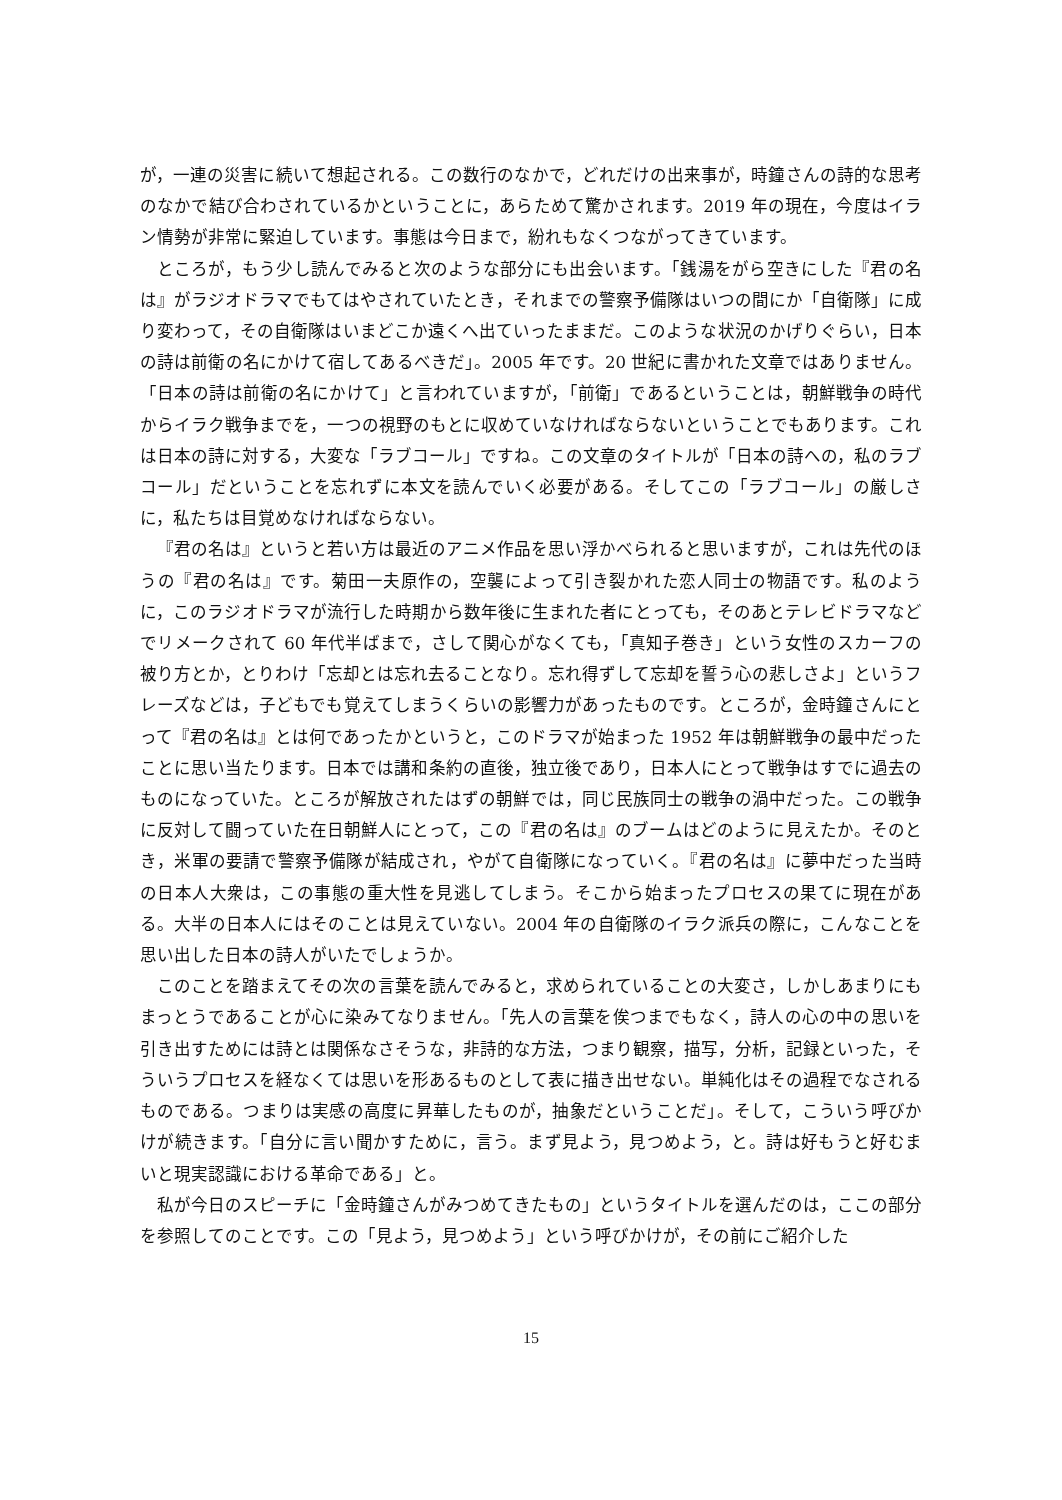が，一連の災害に続いて想起される。この数行のなかで，どれだけの出来事が，時鐘さんの詩的な思考のなかで結び合わされているかということに，あらためて驚かされます。2019 年の現在，今度はイラン情勢が非常に緊迫しています。事態は今日まで，紛れもなくつながってきています。
ところが，もう少し読んでみると次のような部分にも出会います。「銭湯をがら空きにした『君の名は』がラジオドラマでもてはやされていたとき，それまでの警察予備隊はいつの間にか「自衛隊」に成り変わって，その自衛隊はいまどこか遠くへ出ていったままだ。このような状況のかげりぐらい，日本の詩は前衛の名にかけて宿してあるべきだ」。2005 年です。20 世紀に書かれた文章ではありません。「日本の詩は前衛の名にかけて」と言われていますが，「前衛」であるということは，朝鮮戦争の時代からイラク戦争までを，一つの視野のもとに収めていなければならないということでもあります。これは日本の詩に対する，大変な「ラブコール」ですね。この文章のタイトルが「日本の詩への，私のラブコール」だということを忘れずに本文を読んでいく必要がある。そしてこの「ラブコール」の厳しさに，私たちは目覚めなければならない。
『君の名は』というと若い方は最近のアニメ作品を思い浮かべられると思いますが，これは先代のほうの『君の名は』です。菊田一夫原作の，空襲によって引き裂かれた恋人同士の物語です。私のように，このラジオドラマが流行した時期から数年後に生まれた者にとっても，そのあとテレビドラマなどでリメークされて 60 年代半ばまで，さして関心がなくても，「真知子巻き」という女性のスカーフの被り方とか，とりわけ「忘却とは忘れ去ることなり。忘れ得ずして忘却を誓う心の悲しさよ」というフレーズなどは，子どもでも覚えてしまうくらいの影響力があったものです。ところが，金時鐘さんにとって『君の名は』とは何であったかというと，このドラマが始まった 1952 年は朝鮮戦争の最中だったことに思い当たります。日本では講和条約の直後，独立後であり，日本人にとって戦争はすでに過去のものになっていた。ところが解放されたはずの朝鮮では，同じ民族同士の戦争の渦中だった。この戦争に反対して闘っていた在日朝鮮人にとって，この『君の名は』のブームはどのように見えたか。そのとき，米軍の要請で警察予備隊が結成され，やがて自衛隊になっていく。『君の名は』に夢中だった当時の日本人大衆は，この事態の重大性を見逃してしまう。そこから始まったプロセスの果てに現在がある。大半の日本人にはそのことは見えていない。2004 年の自衛隊のイラク派兵の際に，こんなことを思い出した日本の詩人がいたでしょうか。
このことを踏まえてその次の言葉を読んでみると，求められていることの大変さ，しかしあまりにもまっとうであることが心に染みてなりません。「先人の言葉を俟つまでもなく，詩人の心の中の思いを引き出すためには詩とは関係なさそうな，非詩的な方法，つまり観察，描写，分析，記録といった，そういうプロセスを経なくては思いを形あるものとして表に描き出せない。単純化はその過程でなされるものである。つまりは実感の高度に昇華したものが，抽象だということだ」。そして，こういう呼びかけが続きます。「自分に言い聞かすために，言う。まず見よう，見つめよう，と。詩は好もうと好むまいと現実認識における革命である」と。
私が今日のスピーチに「金時鐘さんがみつめてきたもの」というタイトルを選んだのは，ここの部分を参照してのことです。この「見よう，見つめよう」という呼びかけが，その前にご紹介した
15